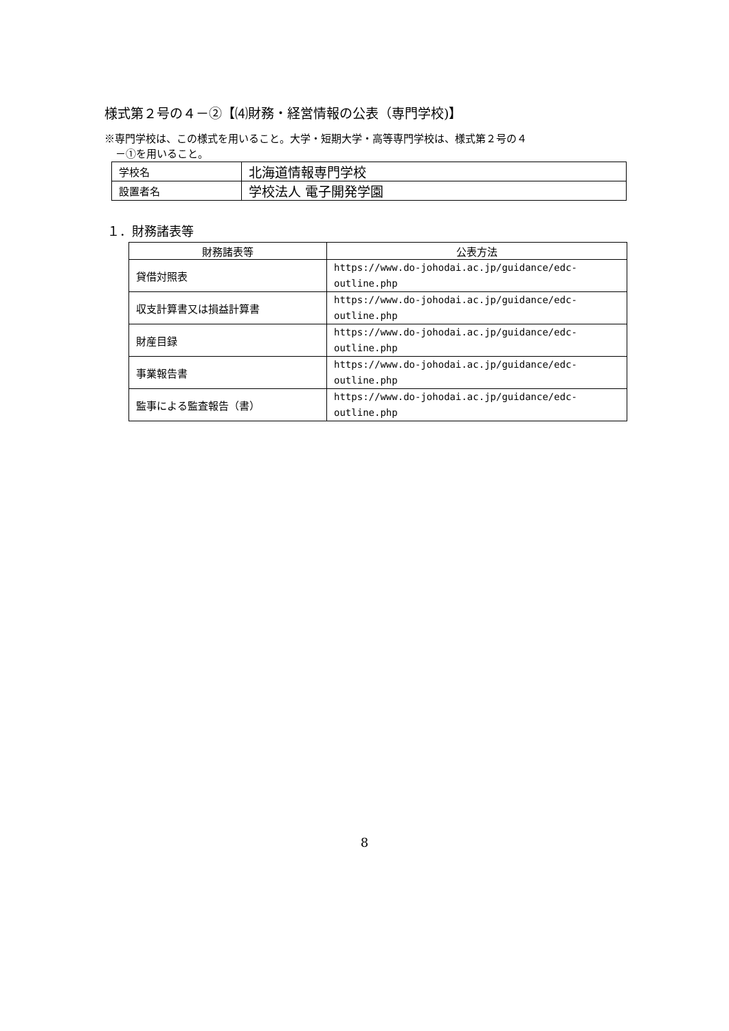様式第２号の４－②【⑷財務・経営情報の公表（専門学校)】
※専門学校は、この様式を用いること。大学・短期大学・高等専門学校は、様式第２号の４
－①を用いること。
| 学校名 | 北海道情報専門学校 |
| 設置者名 | 学校法人 電子開発学園 |
１．財務諸表等
| 財務諸表等 | 公表方法 |
| --- | --- |
| 貸借対照表 | https://www.do-johodai.ac.jp/guidance/edc- outline.php |
| 収支計算書又は損益計算書 | https://www.do-johodai.ac.jp/guidance/edc- outline.php |
| 財産目録 | https://www.do-johodai.ac.jp/guidance/edc- outline.php |
| 事業報告書 | https://www.do-johodai.ac.jp/guidance/edc- outline.php |
| 監事による監査報告（書） | https://www.do-johodai.ac.jp/guidance/edc- outline.php |
8